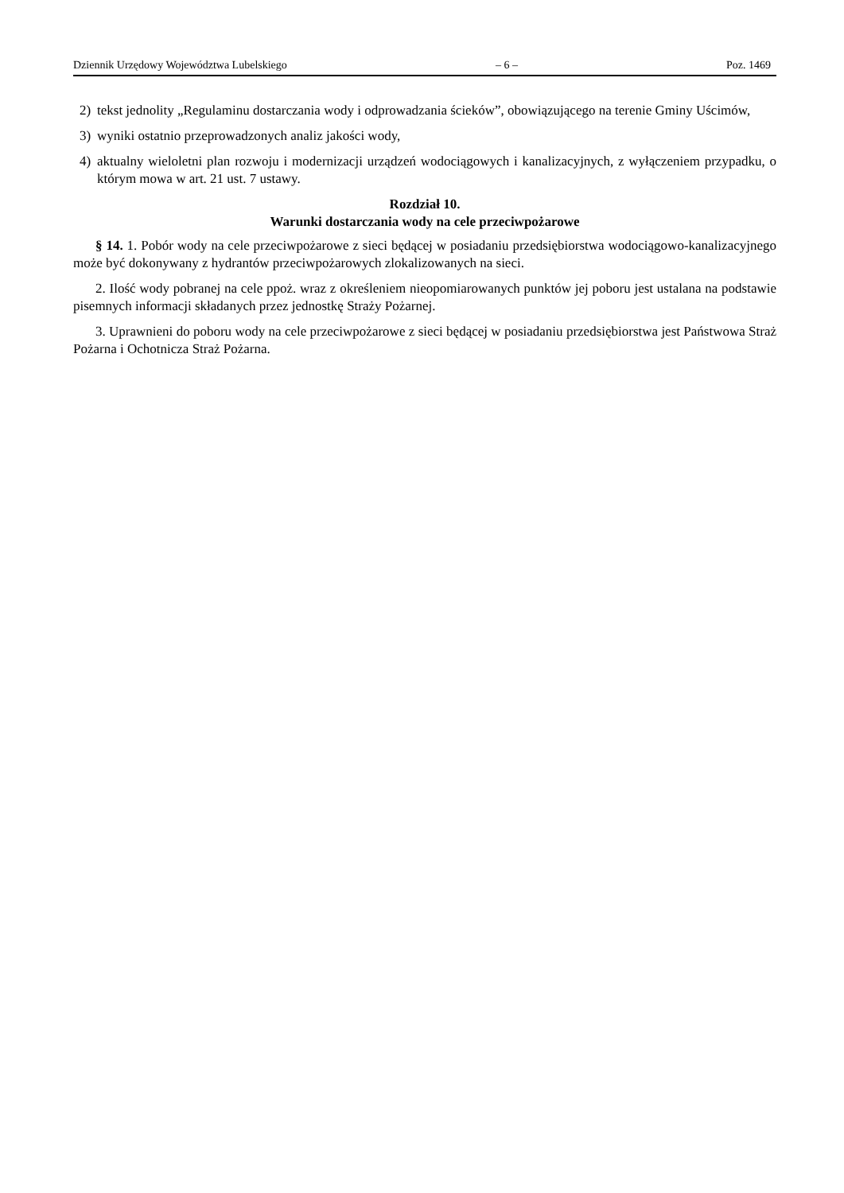Dziennik Urzędowy Województwa Lubelskiego – 6 – Poz. 1469
2) tekst jednolity „Regulaminu dostarczania wody i odprowadzania ścieków”, obowiązującego na terenie Gminy Uścimów,
3) wyniki ostatnio przeprowadzonych analiz jakości wody,
4) aktualny wieloletni plan rozwoju i modernizacji urządzeń wodociągowych i kanalizacyjnych, z wyłączeniem przypadku, o którym mowa w art. 21 ust. 7 ustawy.
Rozdział 10.
Warunki dostarczania wody na cele przeciwpożarowe
§ 14. 1. Pobór wody na cele przeciwpożarowe z sieci będącej w posiadaniu przedsiębiorstwa wodociągowo-kanalizacyjnego może być dokonywany z hydrantów przeciwpożarowych zlokalizowanych na sieci.
2. Ilość wody pobranej na cele ppoż. wraz z określeniem nieopomiarowanych punktów jej poboru jest ustalana na podstawie pisemnych informacji składanych przez jednostkę Straży Pożarnej.
3. Uprawnieni do poboru wody na cele przeciwpożarowe z sieci będącej w posiadaniu przedsiębiorstwa jest Państwowa Straż Pożarna i Ochotnicza Straż Pożarna.